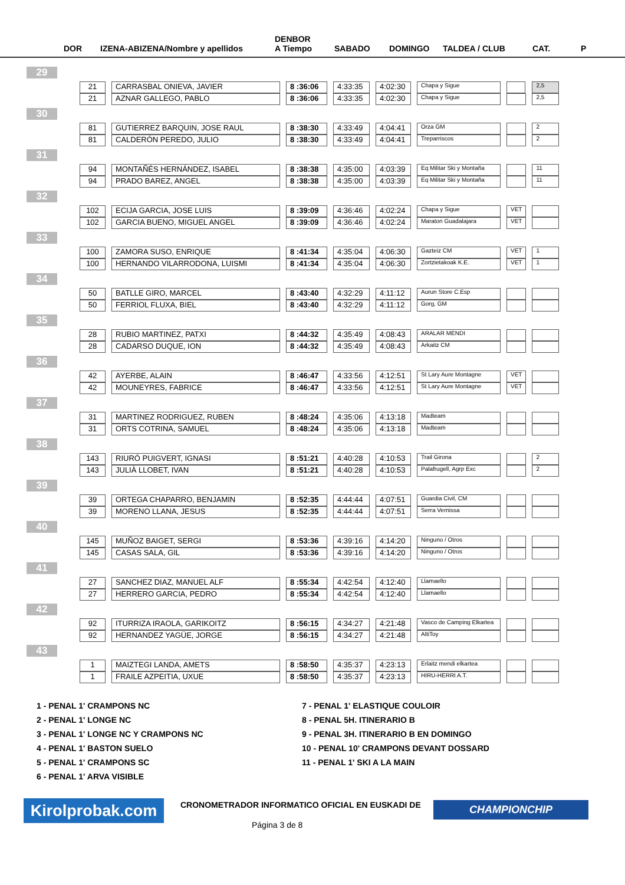DOR IZENA-ABIZENA/Nombre y apellidos
DENBOR
A Tiempo SABADO DOMINGO TALDEA / CLUB CAT. P
| 29 | | | | | | | | |
| | 21 | CARRASBAL ONIEVA, JAVIER | 8 :36:06 | 4:33:35 | 4:02:30 | Chapa y Sigue | | 2,5 |
| | 21 | AZNAR GALLEGO, PABLO | 8 :36:06 | 4:33:35 | 4:02:30 | Chapa y Sigue | | 2,5 |
| 30 | | | | | | | | |
| | 81 | GUTIERREZ BARQUIN, JOSE RAUL | 8 :38:30 | 4:33:49 | 4:04:41 | Orza GM | | 2 |
| | 81 | CALDERÓN PEREDO, JULIO | 8 :38:30 | 4:33:49 | 4:04:41 | Treparriscos | | 2 |
| 31 | | | | | | | | |
| | 94 | MONTAÑÉS HERNÁNDEZ, ISABEL | 8 :38:38 | 4:35:00 | 4:03:39 | Eq Militar Ski y Montaña | | 11 |
| | 94 | PRADO BAREZ, ANGEL | 8 :38:38 | 4:35:00 | 4:03:39 | Eq Militar Ski y Montaña | | 11 |
| 32 | | | | | | | | |
| | 102 | ECIJA GARCIA, JOSE LUIS | 8 :39:09 | 4:36:46 | 4:02:24 | Chapa y Sigue | VET | |
| | 102 | GARCIA BUENO, MIGUEL ANGEL | 8 :39:09 | 4:36:46 | 4:02:24 | Maraton Guadalajara | VET | |
| 33 | | | | | | | | |
| | 100 | ZAMORA SUSO, ENRIQUE | 8 :41:34 | 4:35:04 | 4:06:30 | Gazteiz CM | VET | 1 |
| | 100 | HERNANDO VILARRODONA, LUISMI | 8 :41:34 | 4:35:04 | 4:06:30 | Zortzietakoak K.E. | VET | 1 |
| 34 | | | | | | | | |
| | 50 | BATLLE GIRO, MARCEL | 8 :43:40 | 4:32:29 | 4:11:12 | Aurun Store C.Esp | | |
| | 50 | FERRIOL FLUXA, BIEL | 8 :43:40 | 4:32:29 | 4:11:12 | Gorg, GM | | |
| 35 | | | | | | | | |
| | 28 | RUBIO MARTINEZ, PATXI | 8 :44:32 | 4:35:49 | 4:08:43 | ARALAR MENDI | | |
| | 28 | CADARSO DUQUE, ION | 8 :44:32 | 4:35:49 | 4:08:43 | Arkaitz CM | | |
| 36 | | | | | | | | |
| | 42 | AYERBE, ALAIN | 8 :46:47 | 4:33:56 | 4:12:51 | St Lary Aure Montagne | VET | |
| | 42 | MOUNEYRES, FABRICE | 8 :46:47 | 4:33:56 | 4:12:51 | St Lary Aure Montagne | VET | |
| 37 | | | | | | | | |
| | 31 | MARTINEZ RODRIGUEZ, RUBEN | 8 :48:24 | 4:35:06 | 4:13:18 | Madteam | | |
| | 31 | ORTS COTRINA, SAMUEL | 8 :48:24 | 4:35:06 | 4:13:18 | Madteam | | |
| 38 | | | | | | | | |
| | 143 | RIURÓ PUIGVERT, IGNASI | 8 :51:21 | 4:40:28 | 4:10:53 | Trail Girona | | 2 |
| | 143 | JULIÀ LLOBET, IVAN | 8 :51:21 | 4:40:28 | 4:10:53 | Palafrugell, Agrp Exc | | 2 |
| 39 | | | | | | | | |
| | 39 | ORTEGA CHAPARRO, BENJAMIN | 8 :52:35 | 4:44:44 | 4:07:51 | Guardia Civil, CM | | |
| | 39 | MORENO LLANA, JESUS | 8 :52:35 | 4:44:44 | 4:07:51 | Serra Vernissa | | |
| 40 | | | | | | | | |
| | 145 | MUÑOZ BAIGET, SERGI | 8 :53:36 | 4:39:16 | 4:14:20 | Ninguno / Otros | | |
| | 145 | CASAS SALA, GIL | 8 :53:36 | 4:39:16 | 4:14:20 | Ninguno / Otros | | |
| 41 | | | | | | | | |
| | 27 | SANCHEZ DIAZ, MANUEL ALF | 8 :55:34 | 4:42:54 | 4:12:40 | Llamaello | | |
| | 27 | HERRERO GARCIA, PEDRO | 8 :55:34 | 4:42:54 | 4:12:40 | Llamaello | | |
| 42 | | | | | | | | |
| | 92 | ITURRIZA IRAOLA, GARIKOITZ | 8 :56:15 | 4:34:27 | 4:21:48 | Vasco de Camping Elkartea | | |
| | 92 | HERNANDEZ YAGÜE, JORGE | 8 :56:15 | 4:34:27 | 4:21:48 | AltiToy | | |
| 43 | | | | | | | | |
| | 1 | MAIZTEGI LANDA, AMETS | 8 :58:50 | 4:35:37 | 4:23:13 | Erlaitz mendi elkartea | | |
| | 1 | FRAILE AZPEITIA, UXUE | 8 :58:50 | 4:35:37 | 4:23:13 | HIRU-HERRI A.T. | | |
1 - PENAL 1' CRAMPONS NC
7 - PENAL 1' ELASTIQUE COULOIR
2 - PENAL 1' LONGE NC
8 - PENAL 5H. ITINERARIO B
3 - PENAL 1' LONGE NC Y CRAMPONS NC
9 - PENAL 3H. ITINERARIO B EN DOMINGO
4 - PENAL 1' BASTON SUELO
10 - PENAL 10' CRAMPONS DEVANT DOSSARD
5 - PENAL 1' CRAMPONS SC
11 - PENAL 1' SKI A LA MAIN
6 - PENAL 1' ARVA VISIBLE
Kirolprobak.com
CRONOMETRADOR INFORMATICO OFICIAL EN EUSKADI DE
CHAMPIONCHIP
Página 3 de 8